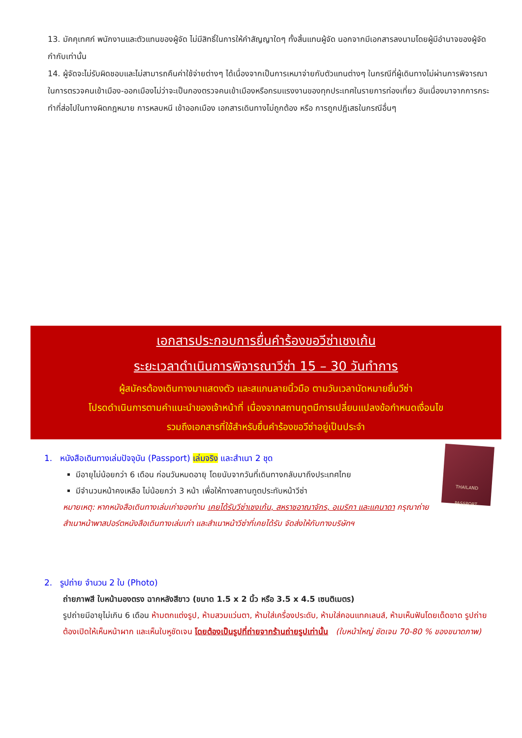13. มัคคุเทศก์ พนักงานและตัวแทนของผู้จัด ไม่มีสิทธิ์ในการให้คำสัญญาใดๆ ทั้งสิ้นแทนผู้จัด นอกจากมีเอกสารลงนามโดยผู้มีอำนาจของผู้จัดกำกับเท่านั้น
14. ผู้จัดจะไม่รับผิดชอบและไม่สามารถคืนค่าใช้จ่ายต่างๆ ได้เนื่องจากเป็นการเหมาจ่ายกับตัวแทนต่างๆ ในกรณีที่ผู้เดินทางไม่ผ่านการพิจารณาในการตรวจคนเข้าเมือง-ออกเมืองไม่ว่าจะเป็นกองตรวจคนเข้าเมืองหรือกรมแรงงานของทุกประเทศในรายการท่องเที่ยว อันเนื่องมาจากการกระทำที่ส่อไปในทางผิดกฎหมาย การหลบหนี เข้าออกเมือง เอกสารเดินทางไม่ถูกต้อง หรือ การถูกปฎิเสธในกรณีอื่นๆ
เอกสารประกอบการยื่นคำร้องขอวีซ่าเชงเก้น
ระยะเวลาดำเนินการพิจารณาวีซ่า 15 – 30 วันทำการ
ผู้สมัครต้องเดินทางมาแสดงตัว และสแกนลายนิ้วมือ ตามวันเวลานัดหมายยื่นวีซ่า
โปรดดำเนินการตามคำแนะนำของเจ้าหน้าที่ เนื่องจากสถานทูตมีการเปลี่ยนแปลงข้อกำหนดเงื่อนไข
รวมถึงเอกสารที่ใช้สำหรับยื่นคำร้องขอวีซ่าอยู่เป็นประจำ
THAILAND
PASSPORT
1. หนังสือเดินทางเล่มปัจจุบัน (Passport) เล่มจริง และสำเนา 2 ชุด
มีอายุไม่น้อยกว่า 6 เดือน ก่อนวันหมดอายุ โดยนับจากวันที่เดินทางกลับมาถึงประเทศไทย
มีจำนวนหน้าคงเหลือ ไม่น้อยกว่า 3 หน้า เพื่อให้ทางสถานทูตประทับหน้าวีซ่า
หมายเหตุ: หากหนังสือเดินทางเล่มเก่าของท่าน เคยได้รับวีซ่าเชงเก้น, สหราชอาณาจักร, อเมริกา และแคนาดา กรุณาถ่ายสำเนาหน้าพาสปอร์ตหนังสือเดินทางเล่มเก่า และสำเนาหน้าวีซ่าที่เคยได้รับ จัดส่งให้กับทางบริษัทฯ
2. รูปถ่าย จำนวน 2 ใบ (Photo)
ถ่ายภาพสี ใบหน้ามองตรง ฉากหลังสีขาว (ขนาด 1.5 x 2 นิ้ว หรือ 3.5 x 4.5 เซนติเมตร)
รูปถ่ายมีอายุไม่เกิน 6 เดือน ห้ามตกแต่งรูป, ห้ามสวมแว่นตา, ห้ามใส่เครื่องประดับ, ห้ามใส่คอนแทคเลนส์, ห้ามเห็นฟันโดยเด็ดขาด รูปถ่ายต้องเปิดให้เห็นหน้าผาก และเห็นใบหูชัดเจน โดยต้องเป็นรูปที่ถ่ายจากร้านถ่ายรูปเท่านั้น (ใบหน้าใหญ่ ชัดเจน 70-80 % ของขนาดภาพ)